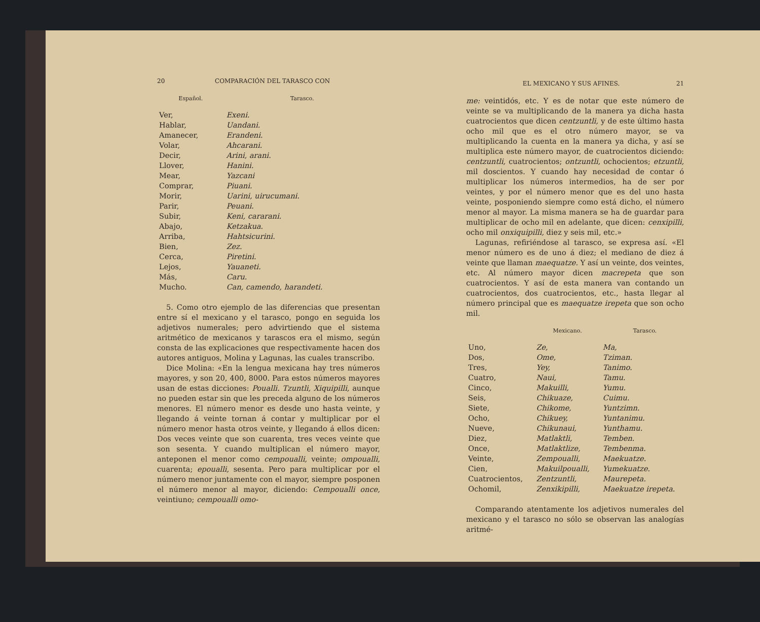20 COMPARACIÓN DEL TARASCO CON
| Español. | Tarasco. |
| --- | --- |
| Ver, | Exeni. |
| Hablar, | Uandani. |
| Amanecer, | Erandeni. |
| Volar, | Ahcarani. |
| Decir, | Arini, arani. |
| Llover, | Hanini. |
| Mear, | Yazcani |
| Comprar, | Piuani. |
| Morir, | Uarini, uirucumani. |
| Parir, | Peuani. |
| Subir, | Keni, cararani. |
| Abajo, | Ketzakua. |
| Arriba, | Hahtsicurini. |
| Bien, | Zez. |
| Cerca, | Piretini. |
| Lejos, | Yauaneti. |
| Más, | Caru. |
| Mucho. | Can, camendo, harandeti. |
5. Como otro ejemplo de las diferencias que presentan entre sí el mexicano y el tarasco, pongo en seguida los adjetivos numerales; pero advirtiendo que el sistema aritmético de mexicanos y tarascos era el mismo, según consta de las explicaciones que respectivamente hacen dos autores antiguos, Molina y Lagunas, las cuales transcribo.
Dice Molina: «En la lengua mexicana hay tres números mayores, y son 20, 400, 8000. Para estos números mayores usan de estas dicciones: Poualli. Tzuntli, Xiquipilli, aunque no pueden estar sin que les preceda alguno de los números menores. El número menor es desde uno hasta veinte, y llegando á veinte tornan á contar y multiplicar por el número menor hasta otros veinte, y llegando á ellos dicen: Dos veces veinte que son cuarenta, tres veces veinte que son sesenta. Y cuando multiplican el número mayor, anteponen el menor como cempoualli, veinte; ompoualli, cuarenta; epoualli, sesenta. Pero para multiplicar por el número menor juntamente con el mayor, siempre posponen el número menor al mayor, diciendo: Cempoualli once, veintiuno; cempoualli omo-
EL MEXICANO Y SUS AFINES. 21
me: veintidós, etc. Y es de notar que este número de veinte se va multiplicando de la manera ya dicha hasta cuatrocientos que dicen centzuntli, y de este último hasta ocho mil que es el otro número mayor, se va multiplicando la cuenta en la manera ya dicha, y así se multiplica este número mayor, de cuatrocientos diciendo: centzuntli, cuatrocientos; ontzuntli, ochocientos; etzuntli, mil doscientos. Y cuando hay necesidad de contar ó multiplicar los números intermedios, ha de ser por veintes, y por el número menor que es del uno hasta veinte, posponiendo siempre como está dicho, el número menor al mayor. La misma manera se ha de guardar para multiplicar de ocho mil en adelante, que dicen: cenxipilli, ocho mil onxiquipilli, diez y seis mil, etc.»
Lagunas, refiriéndose al tarasco, se expresa así. «El menor número es de uno á diez; el mediano de diez á veinte que llaman maequatze. Y así un veinte, dos veintes, etc. Al número mayor dicen macrepeta que son cuatrocientos. Y así de esta manera van contando un cuatrocientos, dos cuatrocientos, etc., hasta llegar al número principal que es maequatze irepeta que son ocho mil.
| | Mexicano. | Tarasco. |
| --- | --- | --- |
| Uno, | Ze, | Ma, |
| Dos, | Ome, | Tziman. |
| Tres, | Yey, | Tanimo. |
| Cuatro, | Naui, | Tamu. |
| Cinco, | Makuilli, | Yumu. |
| Seis, | Chikuaze, | Cuimu. |
| Siete, | Chikome, | Yuntzimn. |
| Ocho, | Chikuey, | Yuntanimu. |
| Nueve, | Chikunaui, | Yunthamu. |
| Diez, | Matlaktli, | Temben. |
| Once, | Matlaktlize, | Tembenma. |
| Veinte, | Zempoualli, | Maekuatze. |
| Cien, | Makuilpoualli, | Yumekuatze. |
| Cuatrocientos, | Zentzuntli, | Maurepeta. |
| Ochomil, | Zenxikipilli, | Maekuatze irepeta. |
Comparando atentamente los adjetivos numerales del mexicano y el tarasco no sólo se observan las analogías aritmé-